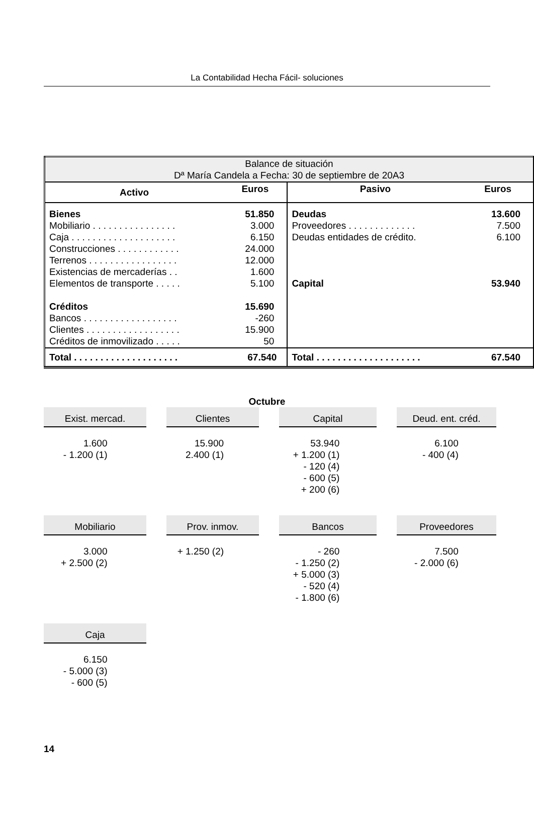La Contabilidad Hecha Fácil- soluciones
| Balance de situación Dª María Candela a Fecha: 30 de septiembre de 20A3 | | | |
| Activo | Euros | Pasivo | Euros |
| Bienes Mobiliario . . . . . . . . . . . . . . . . Caja . . . . . . . . . . . . . . . . . . . . Construcciones . . . . . . . . . . . . Terrenos . . . . . . . . . . . . . . . . . Existencias de mercaderías . . Elementos de transporte . . . . . Créditos Bancos . . . . . . . . . . . . . . . . . . Clientes . . . . . . . . . . . . . . . . . . Créditos de inmovilizado . . . . . | 51.850 3.000 6.150 24.000 12.000 1.600 5.100 15.690 -260 15.900 50 | Deudas Proveedores . . . . . . . . . . . . . Deudas entidades de crédito. Capital | 13.600 7.500 6.100 53.940 |
| Total . . . . . . . . . . . . . . . . . . . . | 67.540 | Total . . . . . . . . . . . . . . . . . . . . | 67.540 |
Octubre
Exist. mercad.
1.600
- 1.200 (1)
Clientes
15.900
2.400 (1)
Capital
53.940
+ 1.200 (1)
- 120 (4)
- 600 (5)
+ 200 (6)
Deud. ent. créd.
6.100
- 400 (4)
Mobiliario
3.000
+ 2.500 (2)
Prov. inmov.
+ 1.250 (2)
Bancos
- 260
- 1.250 (2)
+ 5.000 (3)
- 520 (4)
- 1.800 (6)
Proveedores
7.500
- 2.000 (6)
Caja
6.150
- 5.000 (3)
- 600 (5)
14